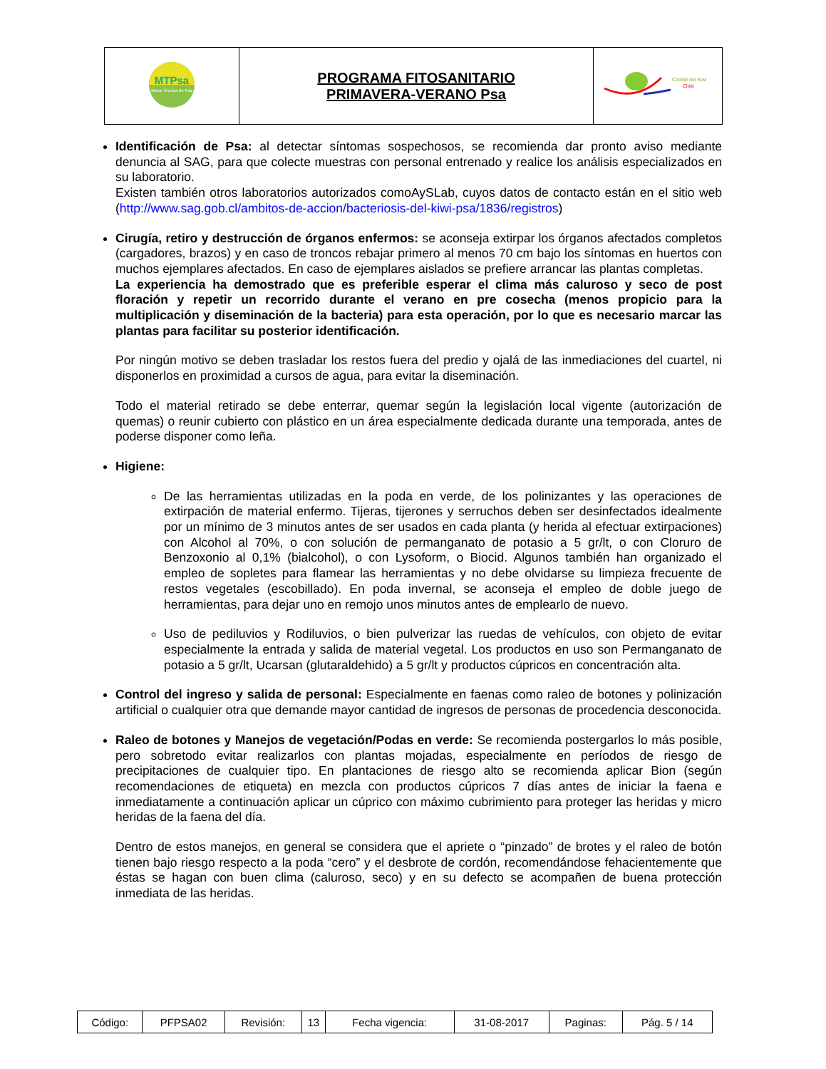| MTPsa Mesa Técnica de Psa | PROGRAMA FITOSANITARIO PRIMAVERA-VERANO Psa | Comité del Kiwi Chile |
Identificación de Psa: al detectar síntomas sospechosos, se recomienda dar pronto aviso mediante denuncia al SAG, para que colecte muestras con personal entrenado y realice los análisis especializados en su laboratorio.
Existen también otros laboratorios autorizados comoAySLab, cuyos datos de contacto están en el sitio web (http://www.sag.gob.cl/ambitos-de-accion/bacteriosis-del-kiwi-psa/1836/registros)
Cirugía, retiro y destrucción de órganos enfermos: se aconseja extirpar los órganos afectados completos (cargadores, brazos) y en caso de troncos rebajar primero al menos 70 cm bajo los síntomas en huertos con muchos ejemplares afectados. En caso de ejemplares aislados se prefiere arrancar las plantas completas.
La experiencia ha demostrado que es preferible esperar el clima más caluroso y seco de post floración y repetir un recorrido durante el verano en pre cosecha (menos propicio para la multiplicación y diseminación de la bacteria) para esta operación, por lo que es necesario marcar las plantas para facilitar su posterior identificación.
Por ningún motivo se deben trasladar los restos fuera del predio y ojalá de las inmediaciones del cuartel, ni disponerlos en proximidad a cursos de agua, para evitar la diseminación.
Todo el material retirado se debe enterrar, quemar según la legislación local vigente (autorización de quemas) o reunir cubierto con plástico en un área especialmente dedicada durante una temporada, antes de poderse disponer como leña.
Higiene:
De las herramientas utilizadas en la poda en verde, de los polinizantes y las operaciones de extirpación de material enfermo. Tijeras, tijerones y serruchos deben ser desinfectados idealmente por un mínimo de 3 minutos antes de ser usados en cada planta (y herida al efectuar extirpaciones) con Alcohol al 70%, o con solución de permanganato de potasio a 5 gr/lt, o con Cloruro de Benzoxonio al 0,1% (bialcohol), o con Lysoform, o Biocid. Algunos también han organizado el empleo de sopletes para flamear las herramientas y no debe olvidarse su limpieza frecuente de restos vegetales (escobillado). En poda invernal, se aconseja el empleo de doble juego de herramientas, para dejar uno en remojo unos minutos antes de emplearlo de nuevo.
Uso de pediluvios y Rodiluvios, o bien pulverizar las ruedas de vehículos, con objeto de evitar especialmente la entrada y salida de material vegetal. Los productos en uso son Permanganato de potasio a 5 gr/lt, Ucarsan (glutaraldehido) a 5 gr/lt y productos cúpricos en concentración alta.
Control del ingreso y salida de personal: Especialmente en faenas como raleo de botones y polinización artificial o cualquier otra que demande mayor cantidad de ingresos de personas de procedencia desconocida.
Raleo de botones y Manejos de vegetación/Podas en verde: Se recomienda postergarlos lo más posible, pero sobretodo evitar realizarlos con plantas mojadas, especialmente en períodos de riesgo de precipitaciones de cualquier tipo. En plantaciones de riesgo alto se recomienda aplicar Bion (según recomendaciones de etiqueta) en mezcla con productos cúpricos 7 días antes de iniciar la faena e inmediatamente a continuación aplicar un cúprico con máximo cubrimiento para proteger las heridas y micro heridas de la faena del día.
Dentro de estos manejos, en general se considera que el apriete o “pinzado” de brotes y el raleo de botón tienen bajo riesgo respecto a la poda “cero” y el desbrote de cordón, recomendándose fehacientemente que éstas se hagan con buen clima (caluroso, seco) y en su defecto se acompañen de buena protección inmediata de las heridas.
| Código: | PFPSA02 | Revisión: | 13 | Fecha vigencia: | 31-08-2017 | Paginas: | Pág. 5 / 14 |